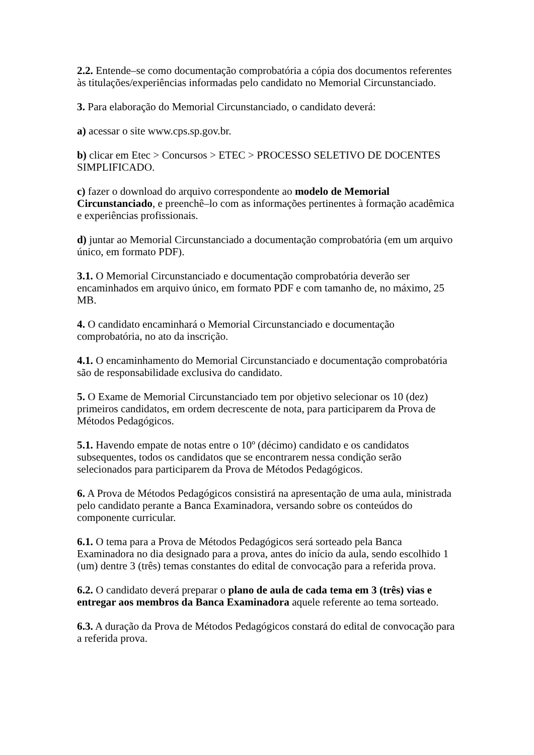2.2. Entende–se como documentação comprobatória a cópia dos documentos referentes às titulações/experiências informadas pelo candidato no Memorial Circunstanciado.
3. Para elaboração do Memorial Circunstanciado, o candidato deverá:
a) acessar o site www.cps.sp.gov.br.
b) clicar em Etec > Concursos > ETEC > PROCESSO SELETIVO DE DOCENTES SIMPLIFICADO.
c) fazer o download do arquivo correspondente ao modelo de Memorial Circunstanciado, e preenchê–lo com as informações pertinentes à formação acadêmica e experiências profissionais.
d) juntar ao Memorial Circunstanciado a documentação comprobatória (em um arquivo único, em formato PDF).
3.1. O Memorial Circunstanciado e documentação comprobatória deverão ser encaminhados em arquivo único, em formato PDF e com tamanho de, no máximo, 25 MB.
4. O candidato encaminhará o Memorial Circunstanciado e documentação comprobatória, no ato da inscrição.
4.1. O encaminhamento do Memorial Circunstanciado e documentação comprobatória são de responsabilidade exclusiva do candidato.
5. O Exame de Memorial Circunstanciado tem por objetivo selecionar os 10 (dez) primeiros candidatos, em ordem decrescente de nota, para participarem da Prova de Métodos Pedagógicos.
5.1. Havendo empate de notas entre o 10º (décimo) candidato e os candidatos subsequentes, todos os candidatos que se encontrarem nessa condição serão selecionados para participarem da Prova de Métodos Pedagógicos.
6. A Prova de Métodos Pedagógicos consistirá na apresentação de uma aula, ministrada pelo candidato perante a Banca Examinadora, versando sobre os conteúdos do componente curricular.
6.1. O tema para a Prova de Métodos Pedagógicos será sorteado pela Banca Examinadora no dia designado para a prova, antes do início da aula, sendo escolhido 1 (um) dentre 3 (três) temas constantes do edital de convocação para a referida prova.
6.2. O candidato deverá preparar o plano de aula de cada tema em 3 (três) vias e entregar aos membros da Banca Examinadora aquele referente ao tema sorteado.
6.3. A duração da Prova de Métodos Pedagógicos constará do edital de convocação para a referida prova.